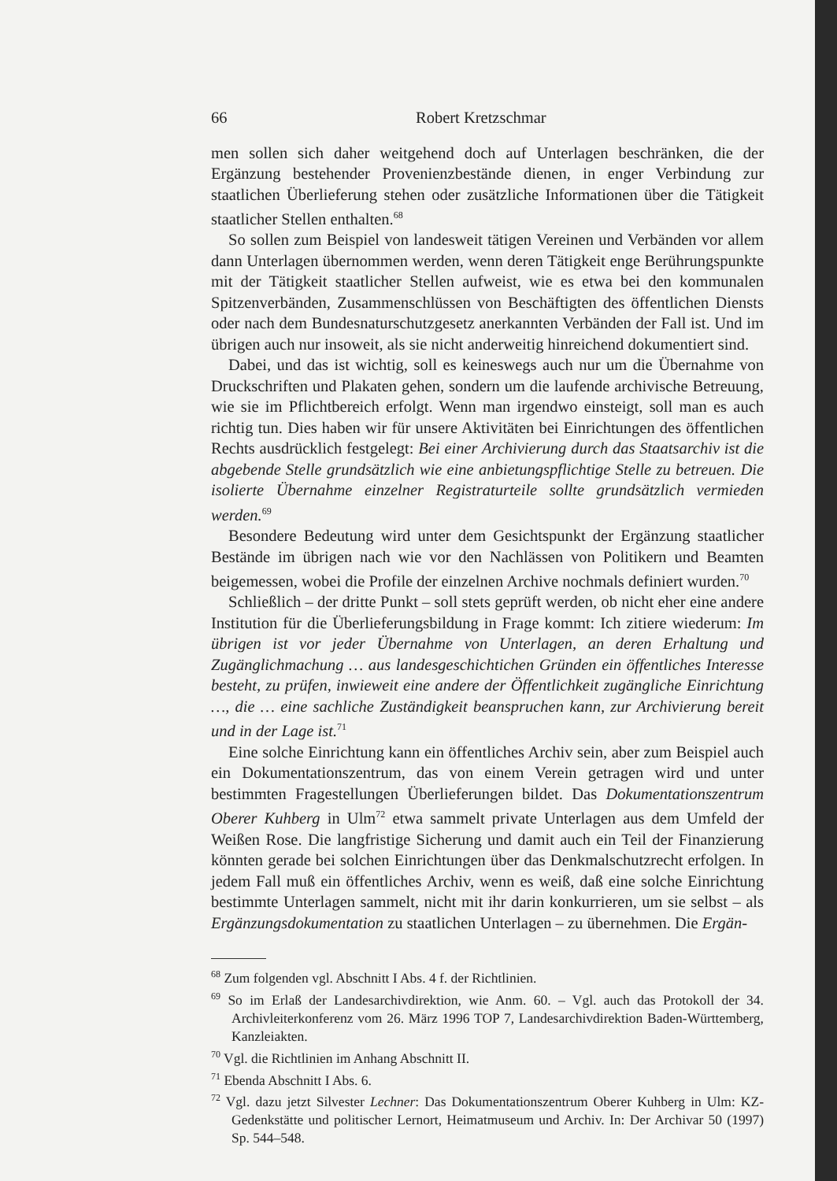66 Robert Kretzschmar
men sollen sich daher weitgehend doch auf Unterlagen beschränken, die der Ergänzung bestehender Provenienzbestände dienen, in enger Verbindung zur staatlichen Überlieferung stehen oder zusätzliche Informationen über die Tätigkeit staatlicher Stellen enthalten.<sup>68</sup>
So sollen zum Beispiel von landesweit tätigen Vereinen und Verbänden vor allem dann Unterlagen übernommen werden, wenn deren Tätigkeit enge Berührungspunkte mit der Tätigkeit staatlicher Stellen aufweist, wie es etwa bei den kommunalen Spitzenverbänden, Zusammenschlüssen von Beschäftigten des öffentlichen Diensts oder nach dem Bundesnaturschutzgesetz anerkannten Verbänden der Fall ist. Und im übrigen auch nur insoweit, als sie nicht anderweitig hinreichend dokumentiert sind.
Dabei, und das ist wichtig, soll es keineswegs auch nur um die Übernahme von Druckschriften und Plakaten gehen, sondern um die laufende archivische Betreuung, wie sie im Pflichtbereich erfolgt. Wenn man irgendwo einsteigt, soll man es auch richtig tun. Dies haben wir für unsere Aktivitäten bei Einrichtungen des öffentlichen Rechts ausdrücklich festgelegt: Bei einer Archivierung durch das Staatsarchiv ist die abgebende Stelle grundsätzlich wie eine anbietungspflichtige Stelle zu betreuen. Die isolierte Übernahme einzelner Registraturteile sollte grundsätzlich vermieden werden.<sup>69</sup>
Besondere Bedeutung wird unter dem Gesichtspunkt der Ergänzung staatlicher Bestände im übrigen nach wie vor den Nachlässen von Politikern und Beamten beigemessen, wobei die Profile der einzelnen Archive nochmals definiert wurden.<sup>70</sup>
Schließlich – der dritte Punkt – soll stets geprüft werden, ob nicht eher eine andere Institution für die Überlieferungsbildung in Frage kommt: Ich zitiere wiederum: Im übrigen ist vor jeder Übernahme von Unterlagen, an deren Erhaltung und Zugänglichmachung … aus landesgeschichtichen Gründen ein öffentliches Interesse besteht, zu prüfen, inwieweit eine andere der Öffentlichkeit zugängliche Einrichtung …, die … eine sachliche Zuständigkeit beanspruchen kann, zur Archivierung bereit und in der Lage ist.<sup>71</sup>
Eine solche Einrichtung kann ein öffentliches Archiv sein, aber zum Beispiel auch ein Dokumentationszentrum, das von einem Verein getragen wird und unter bestimmten Fragestellungen Überlieferungen bildet. Das Dokumentationszentrum Oberer Kuhberg in Ulm<sup>72</sup> etwa sammelt private Unterlagen aus dem Umfeld der Weißen Rose. Die langfristige Sicherung und damit auch ein Teil der Finanzierung könnten gerade bei solchen Einrichtungen über das Denkmalschutzrecht erfolgen. In jedem Fall muß ein öffentliches Archiv, wenn es weiß, daß eine solche Einrichtung bestimmte Unterlagen sammelt, nicht mit ihr darin konkurrieren, um sie selbst – als Ergänzungsdokumentation zu staatlichen Unterlagen – zu übernehmen. Die Ergän-
<sup>68</sup> Zum folgenden vgl. Abschnitt I Abs. 4 f. der Richtlinien.
<sup>69</sup> So im Erlaß der Landesarchivdirektion, wie Anm. 60. – Vgl. auch das Protokoll der 34. Archivleiterkonferenz vom 26. März 1996 TOP 7, Landesarchivdirektion Baden-Württemberg, Kanzleiakten.
<sup>70</sup> Vgl. die Richtlinien im Anhang Abschnitt II.
<sup>71</sup> Ebenda Abschnitt I Abs. 6.
<sup>72</sup> Vgl. dazu jetzt Silvester Lechner: Das Dokumentationszentrum Oberer Kuhberg in Ulm: KZ-Gedenkstätte und politischer Lernort, Heimatmuseum und Archiv. In: Der Archivar 50 (1997) Sp. 544–548.